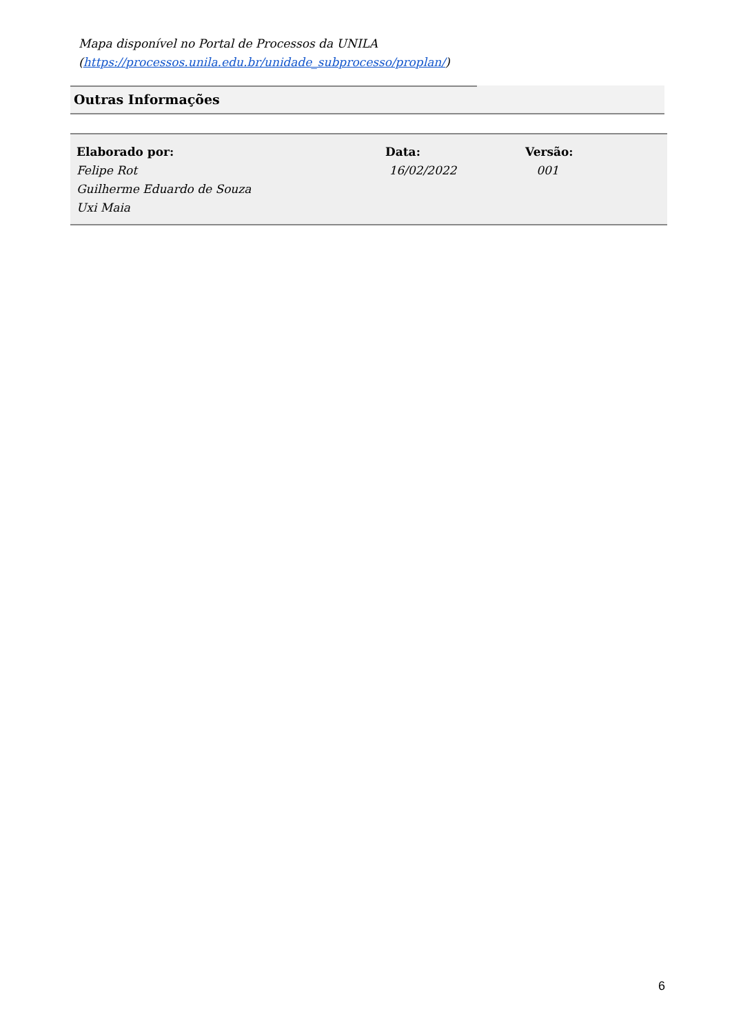Mapa disponível no Portal de Processos da UNILA
(https://processos.unila.edu.br/unidade_subprocesso/proplan/)
Outras Informações
| Elaborado por: | Data: | Versão: |
| --- | --- | --- |
| Felipe Rot Guilherme Eduardo de Souza Uxi Maia | 16/02/2022 | 001 |
6